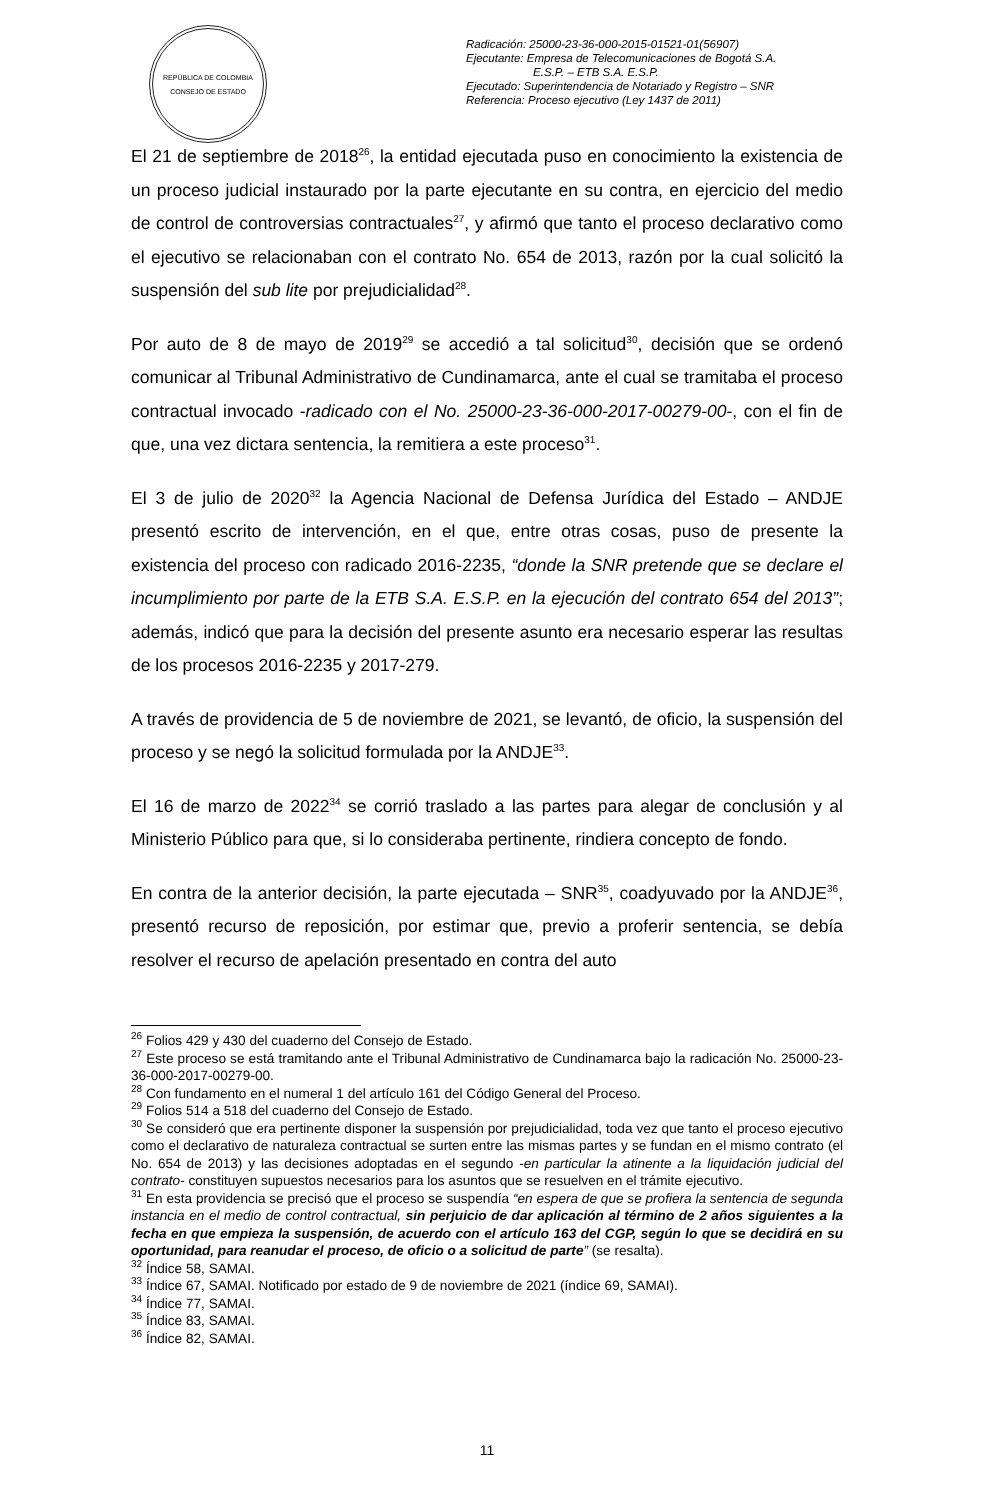REPÚBLICA DE COLOMBIA
CONSEJO DE ESTADO
Radicación: 25000-23-36-000-2015-01521-01(56907)
Ejecutante: Empresa de Telecomunicaciones de Bogotá S.A.
E.S.P. – ETB S.A. E.S.P.
Ejecutado: Superintendencia de Notariado y Registro – SNR
Referencia: Proceso ejecutivo (Ley 1437 de 2011)
El 21 de septiembre de 2018<sup>26</sup>, la entidad ejecutada puso en conocimiento la existencia de un proceso judicial instaurado por la parte ejecutante en su contra, en ejercicio del medio de control de controversias contractuales<sup>27</sup>, y afirmó que tanto el proceso declarativo como el ejecutivo se relacionaban con el contrato No. 654 de 2013, razón por la cual solicitó la suspensión del sub lite por prejudicialidad<sup>28</sup>.
Por auto de 8 de mayo de 2019<sup>29</sup> se accedió a tal solicitud<sup>30</sup>, decisión que se ordenó comunicar al Tribunal Administrativo de Cundinamarca, ante el cual se tramitaba el proceso contractual invocado -radicado con el No. 25000-23-36-000-2017-00279-00-, con el fin de que, una vez dictara sentencia, la remitiera a este proceso<sup>31</sup>.
El 3 de julio de 2020<sup>32</sup> la Agencia Nacional de Defensa Jurídica del Estado – ANDJE presentó escrito de intervención, en el que, entre otras cosas, puso de presente la existencia del proceso con radicado 2016-2235, “donde la SNR pretende que se declare el incumplimiento por parte de la ETB S.A. E.S.P. en la ejecución del contrato 654 del 2013”; además, indicó que para la decisión del presente asunto era necesario esperar las resultas de los procesos 2016-2235 y 2017-279.
A través de providencia de 5 de noviembre de 2021, se levantó, de oficio, la suspensión del proceso y se negó la solicitud formulada por la ANDJE<sup>33</sup>.
El 16 de marzo de 2022<sup>34</sup> se corrió traslado a las partes para alegar de conclusión y al Ministerio Público para que, si lo consideraba pertinente, rindiera concepto de fondo.
En contra de la anterior decisión, la parte ejecutada – SNR<sup>35</sup>, coadyuvado por la ANDJE<sup>36</sup>, presentó recurso de reposición, por estimar que, previo a proferir sentencia, se debía resolver el recurso de apelación presentado en contra del auto
<sup>26</sup> Folios 429 y 430 del cuaderno del Consejo de Estado.
<sup>27</sup> Este proceso se está tramitando ante el Tribunal Administrativo de Cundinamarca bajo la radicación No. 25000-23-36-000-2017-00279-00.
<sup>28</sup> Con fundamento en el numeral 1 del artículo 161 del Código General del Proceso.
<sup>29</sup> Folios 514 a 518 del cuaderno del Consejo de Estado.
<sup>30</sup> Se consideró que era pertinente disponer la suspensión por prejudicialidad, toda vez que tanto el proceso ejecutivo como el declarativo de naturaleza contractual se surten entre las mismas partes y se fundan en el mismo contrato (el No. 654 de 2013) y las decisiones adoptadas en el segundo -en particular la atinente a la liquidación judicial del contrato- constituyen supuestos necesarios para los asuntos que se resuelven en el trámite ejecutivo.
<sup>31</sup> En esta providencia se precisó que el proceso se suspendía “en espera de que se profiera la sentencia de segunda instancia en el medio de control contractual, sin perjuicio de dar aplicación al término de 2 años siguientes a la fecha en que empieza la suspensión, de acuerdo con el artículo 163 del CGP, según lo que se decidirá en su oportunidad, para reanudar el proceso, de oficio o a solicitud de parte” (se resalta).
<sup>32</sup> Índice 58, SAMAI.
<sup>33</sup> Índice 67, SAMAI. Notificado por estado de 9 de noviembre de 2021 (índice 69, SAMAI).
<sup>34</sup> Índice 77, SAMAI.
<sup>35</sup> Índice 83, SAMAI.
<sup>36</sup> Índice 82, SAMAI.
11